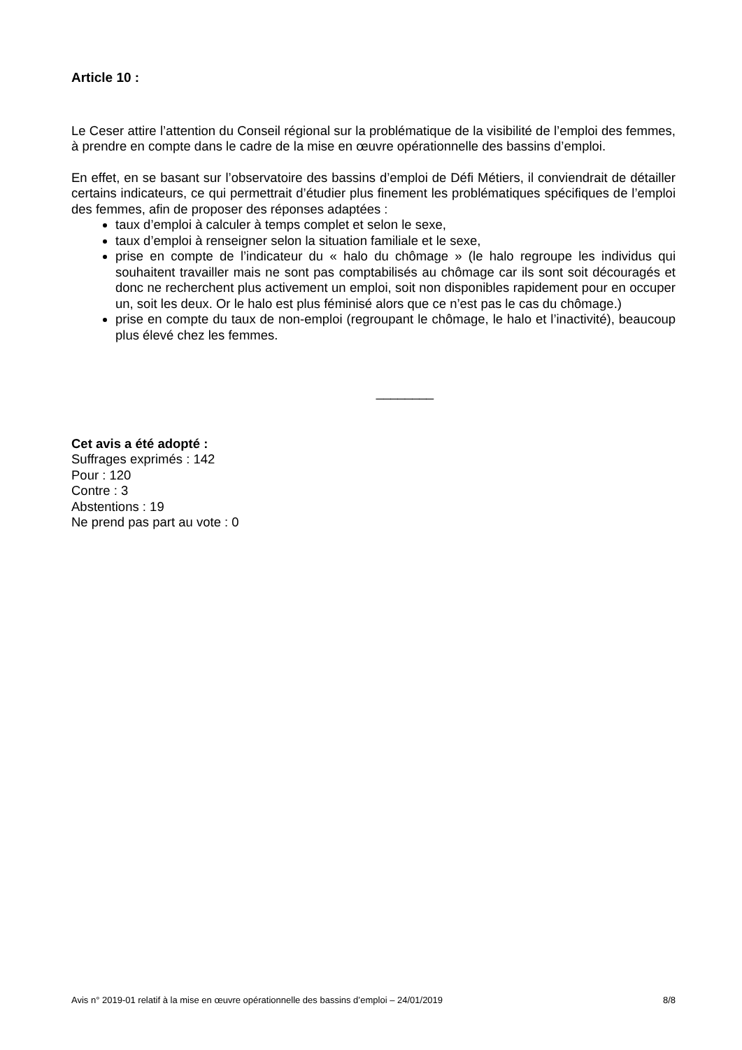Article 10 :
Le Ceser attire l’attention du Conseil régional sur la problématique de la visibilité de l’emploi des femmes, à prendre en compte dans le cadre de la mise en œuvre opérationnelle des bassins d’emploi.
En effet, en se basant sur l’observatoire des bassins d’emploi de Défi Métiers, il conviendrait de détailler certains indicateurs, ce qui permettrait d’étudier plus finement les problématiques spécifiques de l’emploi des femmes, afin de proposer des réponses adaptées :
taux d’emploi à calculer à temps complet et selon le sexe,
taux d’emploi à renseigner selon la situation familiale et le sexe,
prise en compte de l’indicateur du « halo du chômage » (le halo regroupe les individus qui souhaitent travailler mais ne sont pas comptabilisés au chômage car ils sont soit découragés et donc ne recherchent plus activement un emploi, soit non disponibles rapidement pour en occuper un, soit les deux. Or le halo est plus féminisé alors que ce n’est pas le cas du chômage.)
prise en compte du taux de non-emploi (regroupant le chômage, le halo et l’inactivité), beaucoup plus élevé chez les femmes.
________
Cet avis a été adopté :
Suffrages exprimés : 142
Pour : 120
Contre : 3
Abstentions : 19
Ne prend pas part au vote : 0
Avis n° 2019-01 relatif à la mise en œuvre opérationnelle des bassins d’emploi – 24/01/2019 8/8